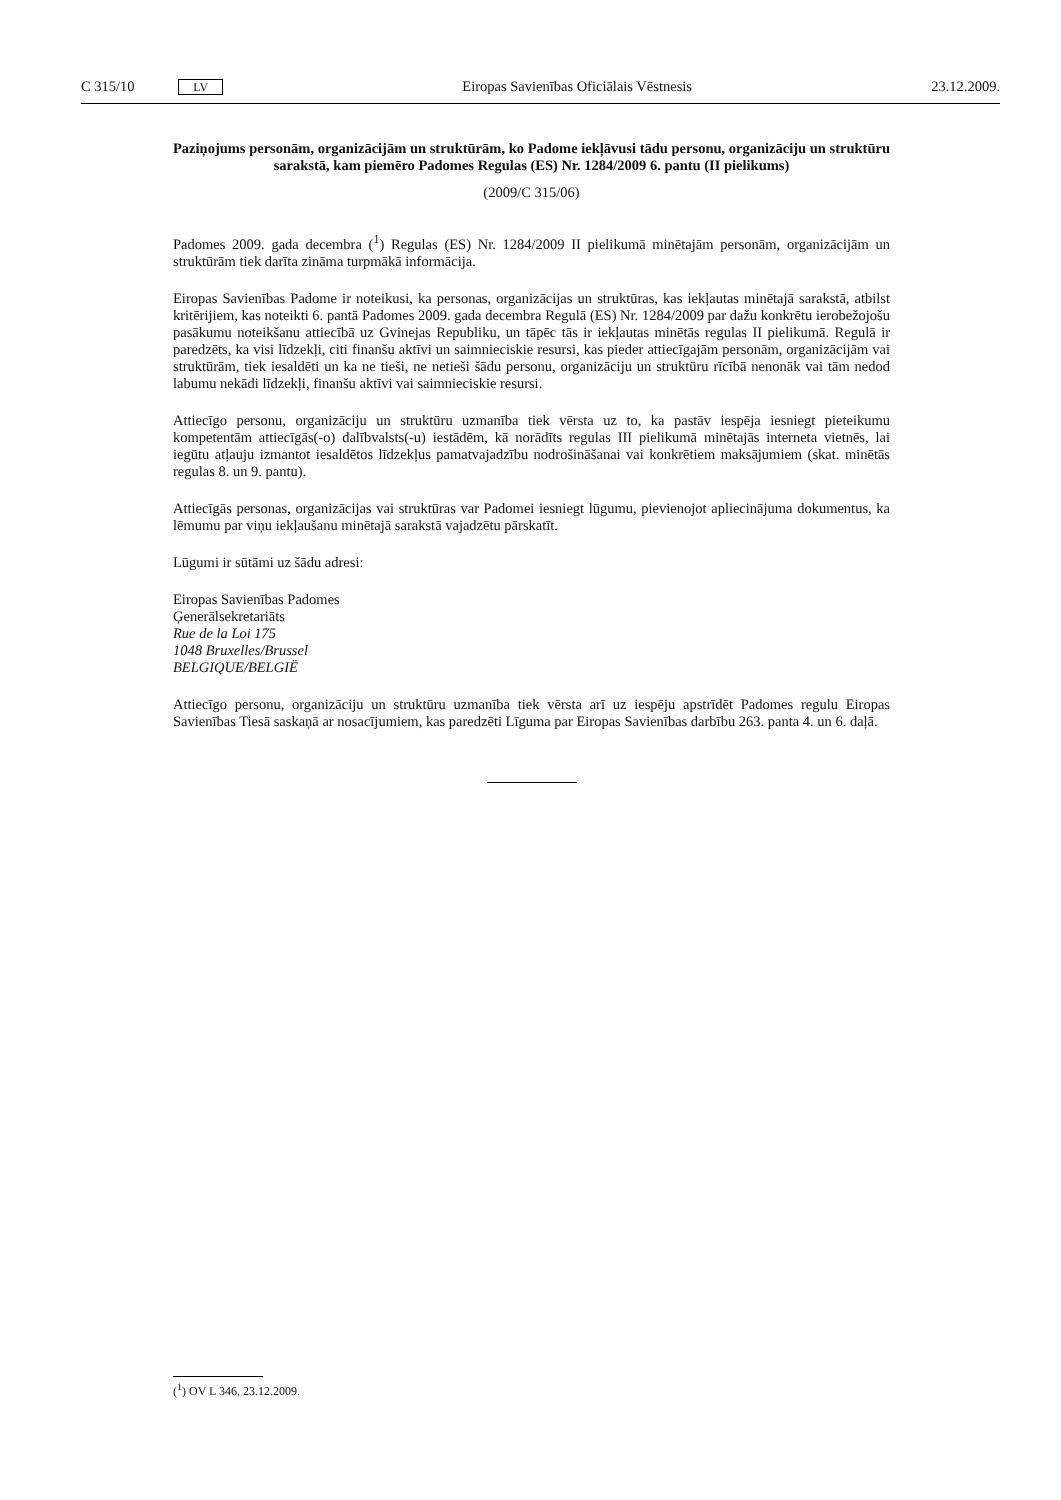C 315/10 LV Eiropas Savienības Oficiālais Vēstnesis 23.12.2009.
Paziņojums personām, organizācijām un struktūrām, ko Padome iekļāvusi tādu personu, organizāciju un struktūru sarakstā, kam piemēro Padomes Regulas (ES) Nr. 1284/2009 6. pantu (II pielikums)
(2009/C 315/06)
Padomes 2009. gada decembra (<sup>1</sup>) Regulas (ES) Nr. 1284/2009 II pielikumā minētajām personām, organizācijām un struktūrām tiek darīta zināma turpmākā informācija.
Eiropas Savienības Padome ir noteikusi, ka personas, organizācijas un struktūras, kas iekļautas minētajā sarakstā, atbilst kritērijiem, kas noteikti 6. pantā Padomes 2009. gada decembra Regulā (ES) Nr. 1284/2009 par dažu konkrētu ierobežojošu pasākumu noteikšanu attiecībā uz Gvinejas Republiku, un tāpēc tās ir iekļautas minētās regulas II pielikumā. Regulā ir paredzēts, ka visi līdzekļi, citi finanšu aktīvi un saimnieciskie resursi, kas pieder attiecīgajām personām, organizācijām vai struktūrām, tiek iesaldēti un ka ne tieši, ne netieši šādu personu, organizāciju un struktūru rīcībā nenonāk vai tām nedod labumu nekādi līdzekļi, finanšu aktīvi vai saimnieciskie resursi.
Attiecīgo personu, organizāciju un struktūru uzmanība tiek vērsta uz to, ka pastāv iespēja iesniegt pieteikumu kompetentām attiecīgās(-o) dalībvalsts(-u) iestādēm, kā norādīts regulas III pielikumā minētajās interneta vietnēs, lai iegūtu atļauju izmantot iesaldētos līdzekļus pamatvajadzību nodrošināšanai vai konkrētiem maksājumiem (skat. minētās regulas 8. un 9. pantu).
Attiecīgās personas, organizācijas vai struktūras var Padomei iesniegt lūgumu, pievienojot apliecinājuma dokumentus, ka lēmumu par viņu iekļaušanu minētajā sarakstā vajadzētu pārskatīt.
Lūgumi ir sūtāmi uz šādu adresi:
Eiropas Savienības Padomes
Ģenerālsekretariāts
Rue de la Loi 175
1048 Bruxelles/Brussel
BELGIQUE/BELGIË
Attiecīgo personu, organizāciju un struktūru uzmanība tiek vērsta arī uz iespēju apstrīdēt Padomes regulu Eiropas Savienības Tiesā saskaņā ar nosacījumiem, kas paredzēti Līguma par Eiropas Savienības darbību 263. panta 4. un 6. daļā.
(<sup>1</sup>) OV L 346, 23.12.2009.